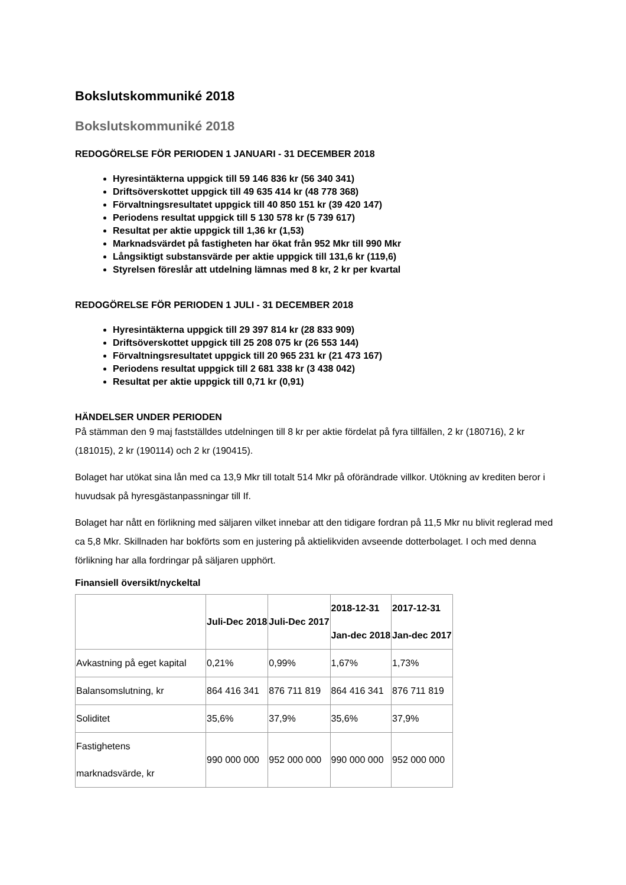Bokslutskommuniké 2018
Bokslutskommuniké 2018
REDOGÖRELSE FÖR PERIODEN 1 JANUARI - 31 DECEMBER 2018
Hyresintäkterna uppgick till 59 146 836 kr (56 340 341)
Driftsöverskottet uppgick till 49 635 414 kr (48 778 368)
Förvaltningsresultatet uppgick till 40 850 151 kr (39 420 147)
Periodens resultat uppgick till 5 130 578 kr (5 739 617)
Resultat per aktie uppgick till 1,36 kr (1,53)
Marknadsvärdet på fastigheten har ökat från 952 Mkr till 990 Mkr
Långsiktigt substansvärde per aktie uppgick till 131,6 kr (119,6)
Styrelsen föreslår att utdelning lämnas med 8 kr, 2 kr per kvartal
REDOGÖRELSE FÖR PERIODEN 1 JULI - 31 DECEMBER 2018
Hyresintäkterna uppgick till 29 397 814 kr (28 833 909)
Driftsöverskottet uppgick till 25 208 075 kr (26 553 144)
Förvaltningsresultatet uppgick till 20 965 231 kr (21 473 167)
Periodens resultat uppgick till 2 681 338 kr (3 438 042)
Resultat per aktie uppgick till 0,71 kr (0,91)
HÄNDELSER UNDER PERIODEN
På stämman den 9 maj fastställdes utdelningen till 8 kr per aktie fördelat på fyra tillfällen, 2 kr (180716), 2 kr (181015), 2 kr (190114) och 2 kr (190415).
Bolaget har utökat sina lån med ca 13,9 Mkr till totalt 514 Mkr på oförändrade villkor. Utökning av krediten beror i huvudsak på hyresgästanpassningar till If.
Bolaget har nått en förlikning med säljaren vilket innebar att den tidigare fordran på 11,5 Mkr nu blivit reglerad med ca 5,8 Mkr. Skillnaden har bokförts som en justering på aktielikviden avseende dotterbolaget. I och med denna förlikning har alla fordringar på säljaren upphört.
Finansiell översikt/nyckeltal
| | Juli-Dec 2018 | Juli-Dec 2017 | 2018-12-31 Jan-dec 2018 | 2017-12-31 Jan-dec 2017 |
| --- | --- | --- | --- | --- |
| Avkastning på eget kapital | 0,21% | 0,99% | 1,67% | 1,73% |
| Balansomslutning, kr | 864 416 341 | 876 711 819 | 864 416 341 | 876 711 819 |
| Soliditet | 35,6% | 37,9% | 35,6% | 37,9% |
| Fastighetens marknadsvärde, kr | 990 000 000 | 952 000 000 | 990 000 000 | 952 000 000 |